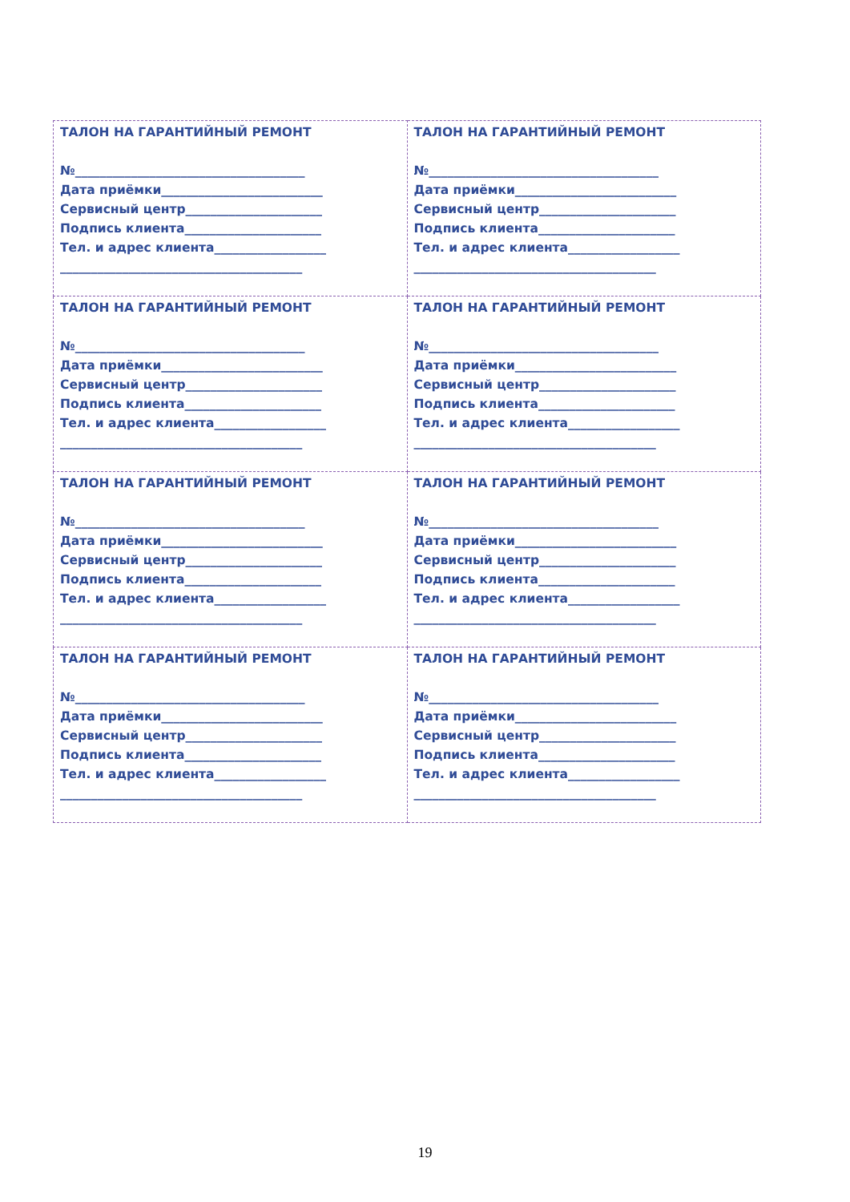| ТАЛОН НА ГАРАНТИЙНЫЙ РЕМОНТ №_____________________________________ Дата приёмки__________________________ Сервисный центр______________________ Подпись клиента______________________ Тел. и адрес клиента__________________ _______________________________________ | ТАЛОН НА ГАРАНТИЙНЫЙ РЕМОНТ №_____________________________________ Дата приёмки__________________________ Сервисный центр______________________ Подпись клиента______________________ Тел. и адрес клиента__________________ _______________________________________ |
| ТАЛОН НА ГАРАНТИЙНЫЙ РЕМОНТ №_____________________________________ Дата приёмки__________________________ Сервисный центр______________________ Подпись клиента______________________ Тел. и адрес клиента__________________ _______________________________________ | ТАЛОН НА ГАРАНТИЙНЫЙ РЕМОНТ №_____________________________________ Дата приёмки__________________________ Сервисный центр______________________ Подпись клиента______________________ Тел. и адрес клиента__________________ _______________________________________ |
| ТАЛОН НА ГАРАНТИЙНЫЙ РЕМОНТ №_____________________________________ Дата приёмки__________________________ Сервисный центр______________________ Подпись клиента______________________ Тел. и адрес клиента__________________ _______________________________________ | ТАЛОН НА ГАРАНТИЙНЫЙ РЕМОНТ №_____________________________________ Дата приёмки__________________________ Сервисный центр______________________ Подпись клиента______________________ Тел. и адрес клиента__________________ _______________________________________ |
| ТАЛОН НА ГАРАНТИЙНЫЙ РЕМОНТ №_____________________________________ Дата приёмки__________________________ Сервисный центр______________________ Подпись клиента______________________ Тел. и адрес клиента__________________ _______________________________________ | ТАЛОН НА ГАРАНТИЙНЫЙ РЕМОНТ №_____________________________________ Дата приёмки__________________________ Сервисный центр______________________ Подпись клиента______________________ Тел. и адрес клиента__________________ _______________________________________ |
19